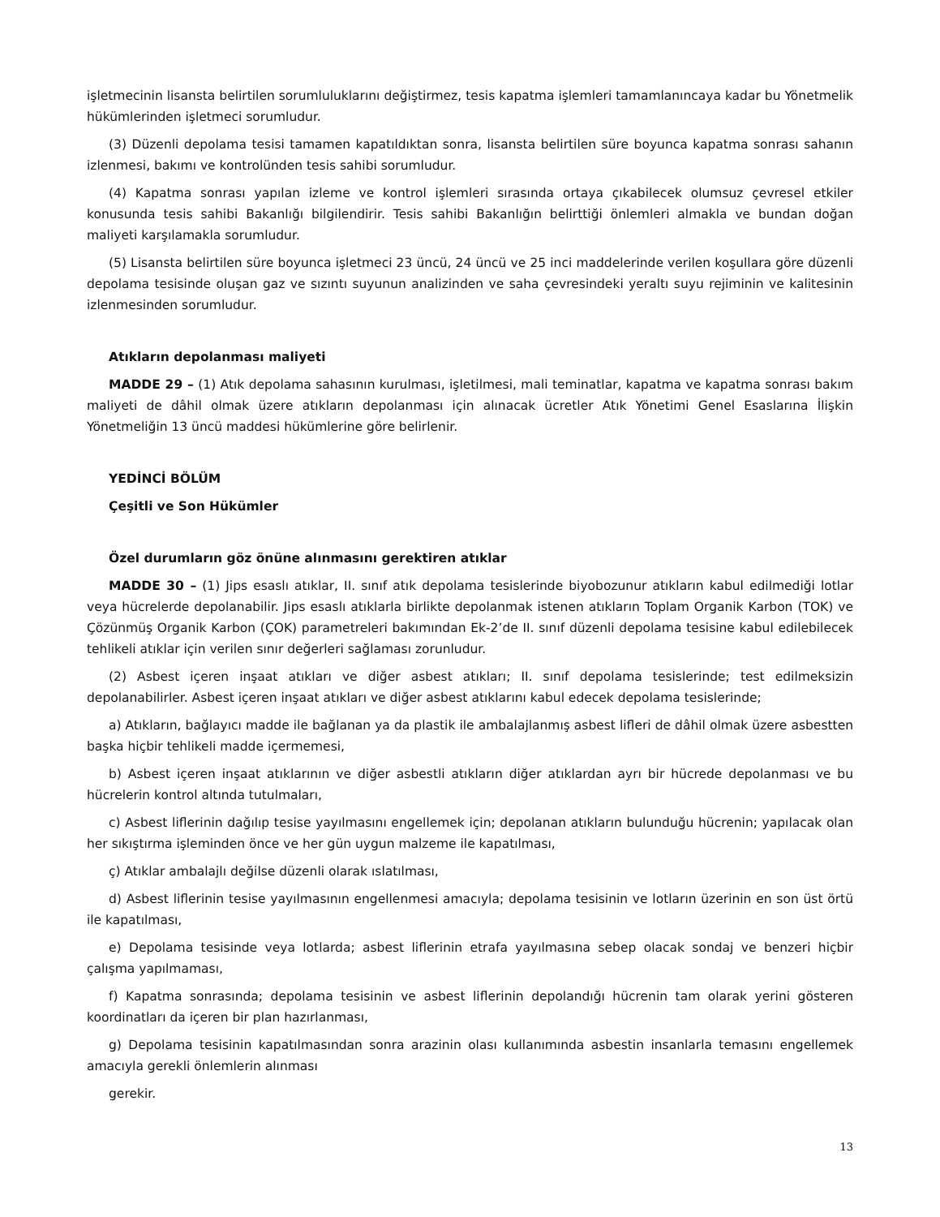işletmecinin lisansta belirtilen sorumluluklarını değiştirmez, tesis kapatma işlemleri tamamlanıncaya kadar bu Yönetmelik hükümlerinden işletmeci sorumludur.
(3) Düzenli depolama tesisi tamamen kapatıldıktan sonra, lisansta belirtilen süre boyunca kapatma sonrası sahanın izlenmesi, bakımı ve kontrolünden tesis sahibi sorumludur.
(4) Kapatma sonrası yapılan izleme ve kontrol işlemleri sırasında ortaya çıkabilecek olumsuz çevresel etkiler konusunda tesis sahibi Bakanlığı bilgilendirir. Tesis sahibi Bakanlığın belirttiği önlemleri almakla ve bundan doğan maliyeti karşılamakla sorumludur.
(5) Lisansta belirtilen süre boyunca işletmeci 23 üncü, 24 üncü ve 25 inci maddelerinde verilen koşullara göre düzenli depolama tesisinde oluşan gaz ve sızıntı suyunun analizinden ve saha çevresindeki yeraltı suyu rejiminin ve kalitesinin izlenmesinden sorumludur.
Atıkların depolanması maliyeti
MADDE 29 – (1) Atık depolama sahasının kurulması, işletilmesi, mali teminatlar, kapatma ve kapatma sonrası bakım maliyeti de dâhil olmak üzere atıkların depolanması için alınacak ücretler Atık Yönetimi Genel Esaslarına İlişkin Yönetmeliğin 13 üncü maddesi hükümlerine göre belirlenir.
YEDİNCİ BÖLÜM
Çeşitli ve Son Hükümler
Özel durumların göz önüne alınmasını gerektiren atıklar
MADDE 30 – (1) Jips esaslı atıklar, II. sınıf atık depolama tesislerinde biyobozunur atıkların kabul edilmediği lotlar veya hücrelerde depolanabilir. Jips esaslı atıklarla birlikte depolanmak istenen atıkların Toplam Organik Karbon (TOK) ve Çözünmüş Organik Karbon (ÇOK) parametreleri bakımından Ek-2’de II. sınıf düzenli depolama tesisine kabul edilebilecek tehlikeli atıklar için verilen sınır değerleri sağlaması zorunludur.
(2) Asbest içeren inşaat atıkları ve diğer asbest atıkları; II. sınıf depolama tesislerinde; test edilmeksizin depolanabilirler. Asbest içeren inşaat atıkları ve diğer asbest atıklarını kabul edecek depolama tesislerinde;
a) Atıkların, bağlayıcı madde ile bağlanan ya da plastik ile ambalajlanmış asbest lifleri de dâhil olmak üzere asbestten başka hiçbir tehlikeli madde içermemesi,
b) Asbest içeren inşaat atıklarının ve diğer asbestli atıkların diğer atıklardan ayrı bir hücrede depolanması ve bu hücrelerin kontrol altında tutulmaları,
c) Asbest liflerinin dağılıp tesise yayılmasını engellemek için; depolanan atıkların bulunduğu hücrenin; yapılacak olan her sıkıştırma işleminden önce ve her gün uygun malzeme ile kapatılması,
ç) Atıklar ambalajlı değilse düzenli olarak ıslatılması,
d) Asbest liflerinin tesise yayılmasının engellenmesi amacıyla; depolama tesisinin ve lotların üzerinin en son üst örtü ile kapatılması,
e) Depolama tesisinde veya lotlarda; asbest liflerinin etrafa yayılmasına sebep olacak sondaj ve benzeri hiçbir çalışma yapılmaması,
f) Kapatma sonrasında; depolama tesisinin ve asbest liflerinin depolandığı hücrenin tam olarak yerini gösteren koordinatları da içeren bir plan hazırlanması,
g) Depolama tesisinin kapatılmasından sonra arazinin olası kullanımında asbestin insanlarla temasını engellemek amacıyla gerekli önlemlerin alınması
gerekir.
13